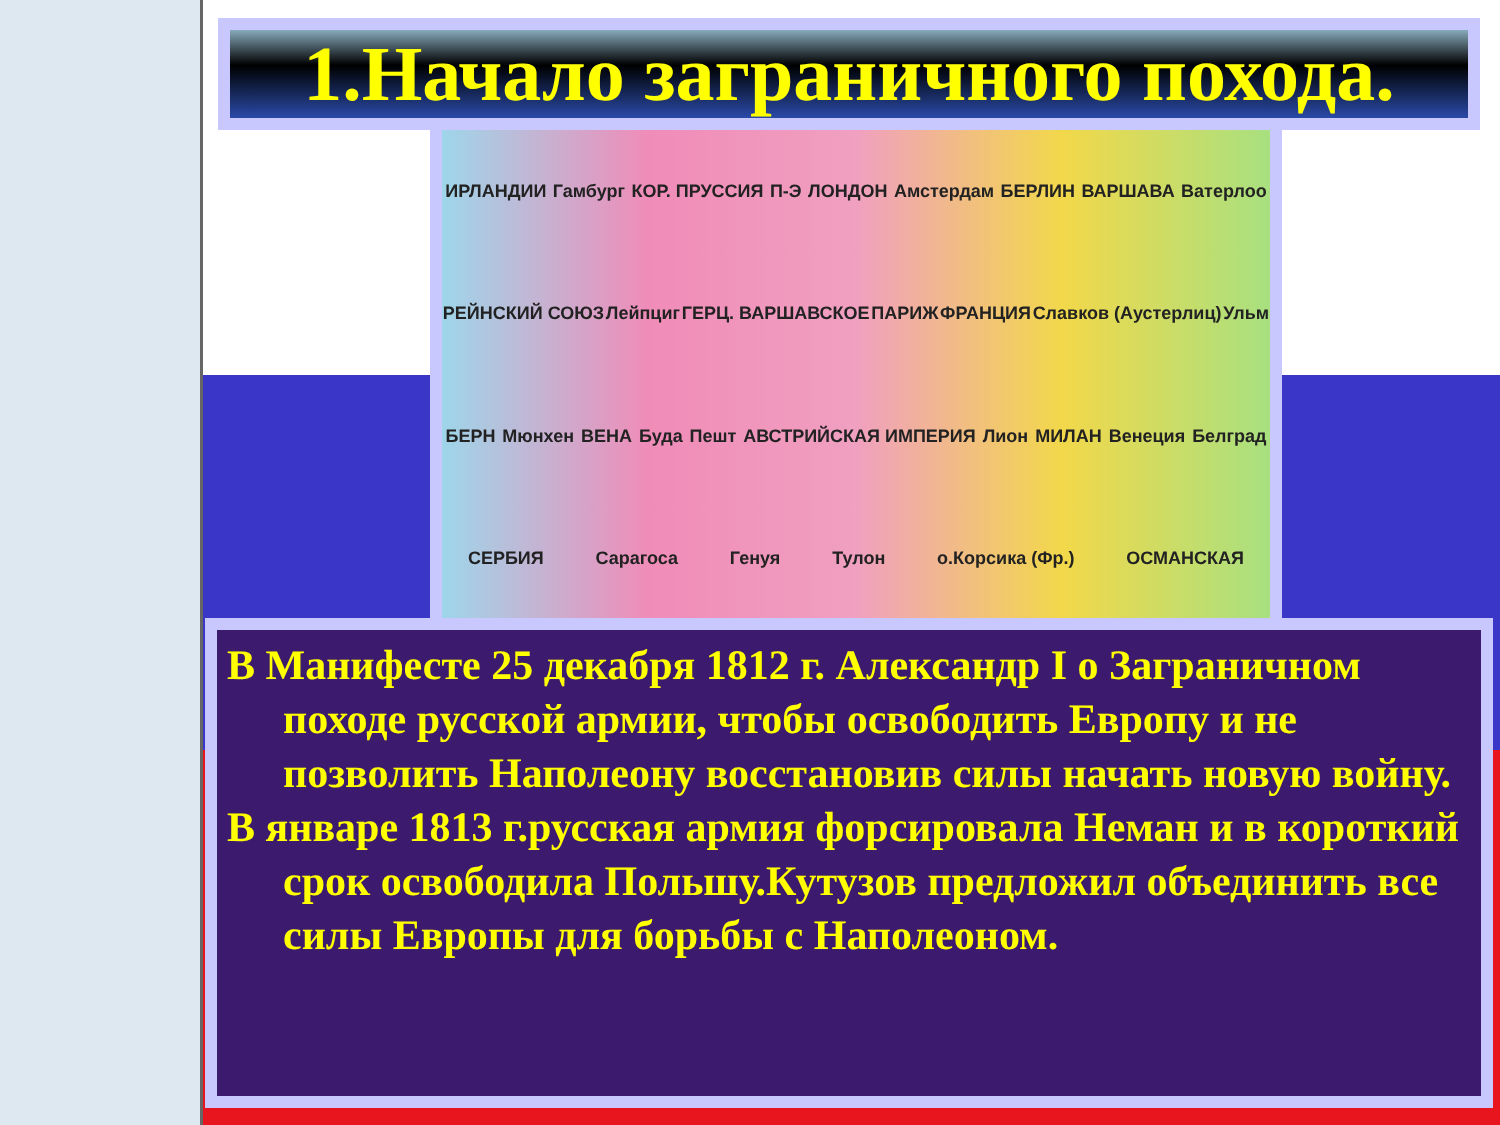1.Начало заграничного похода.
ИРЛАНДИИ Гамбург КОР. ПРУССИЯ П-Э ЛОНДОН Амстердам БЕРЛИН ВАРШАВА Ватерлоо РЕЙНСКИЙ СОЮЗ Лейпциг ГЕРЦ. ВАРШАВСКОЕ ПАРИЖ ФРАНЦИЯ Славков (Аустерлиц) Ульм БЕРН Мюнхен ВЕНА Буда Пешт АВСТРИЙСКАЯ ИМПЕРИЯ Лион МИЛАН Венеция Белград СЕРБИЯ Сарагоса Генуя Тулон о.Корсика (Фр.) ОСМАНСКАЯ
В Манифесте 25 декабря 1812 г. Александр I о Заграничном походе русской армии, чтобы освободить Европу и не позволить Наполеону восстановив силы начать новую войну.
В январе 1813 г.русская армия форсировала Неман и в короткий срок освободила Польшу.Кутузов предложил объединить все силы Европы для борьбы с Наполеоном.